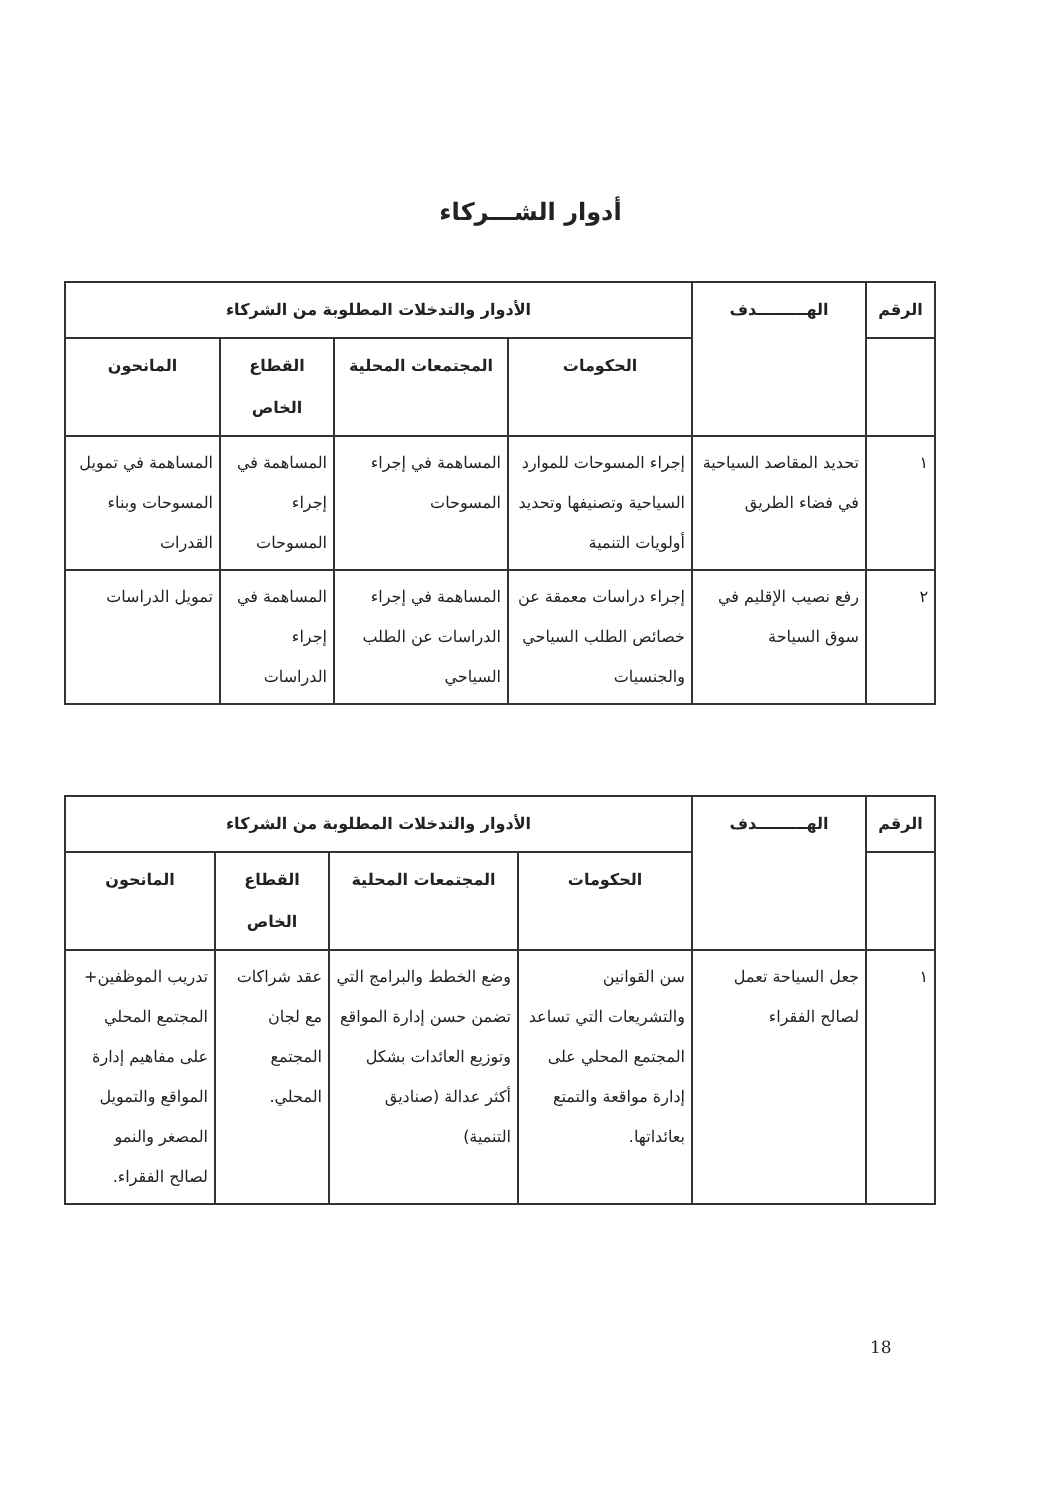أدوار الشـــركاء
| الرقم | الهـــــــــدف | الأدوار والتدخلات المطلوبة من الشركاء | | | |
| --- | --- | --- | --- | --- | --- |
| | | الحكومات | المجتمعات المحلية | القطاع الخاص | المانحون |
| ١ | تحديد المقاصد السياحية في فضاء الطريق | إجراء المسوحات للموارد السياحية وتصنيفها وتحديد أولويات التنمية | المساهمة في إجراء المسوحات | المساهمة في إجراء المسوحات | المساهمة في تمويل المسوحات وبناء القدرات |
| ٢ | رفع نصيب الإقليم في سوق السياحة | إجراء دراسات معمقة عن خصائص الطلب السياحي والجنسيات | المساهمة في إجراء الدراسات عن الطلب السياحي | المساهمة في إجراء الدراسات | تمويل الدراسات |
| الرقم | الهـــــــــدف | الأدوار والتدخلات المطلوبة من الشركاء | | | |
| --- | --- | --- | --- | --- | --- |
| | | الحكومات | المجتمعات المحلية | القطاع الخاص | المانحون |
| ١ | جعل السياحة تعمل لصالح الفقراء | سن القوانين والتشريعات التي تساعد المجتمع المحلي على إدارة مواقعة والتمتع بعائداتها. | وضع الخطط والبرامج التي تضمن حسن إدارة المواقع وتوزيع العائدات بشكل أكثر عدالة (صناديق التنمية) | عقد شراكات مع لجان المجتمع المحلي. | تدريب الموظفين+ المجتمع المحلي على مفاهيم إدارة المواقع والتمويل المصغر والنمو لصالح الفقراء. |
18